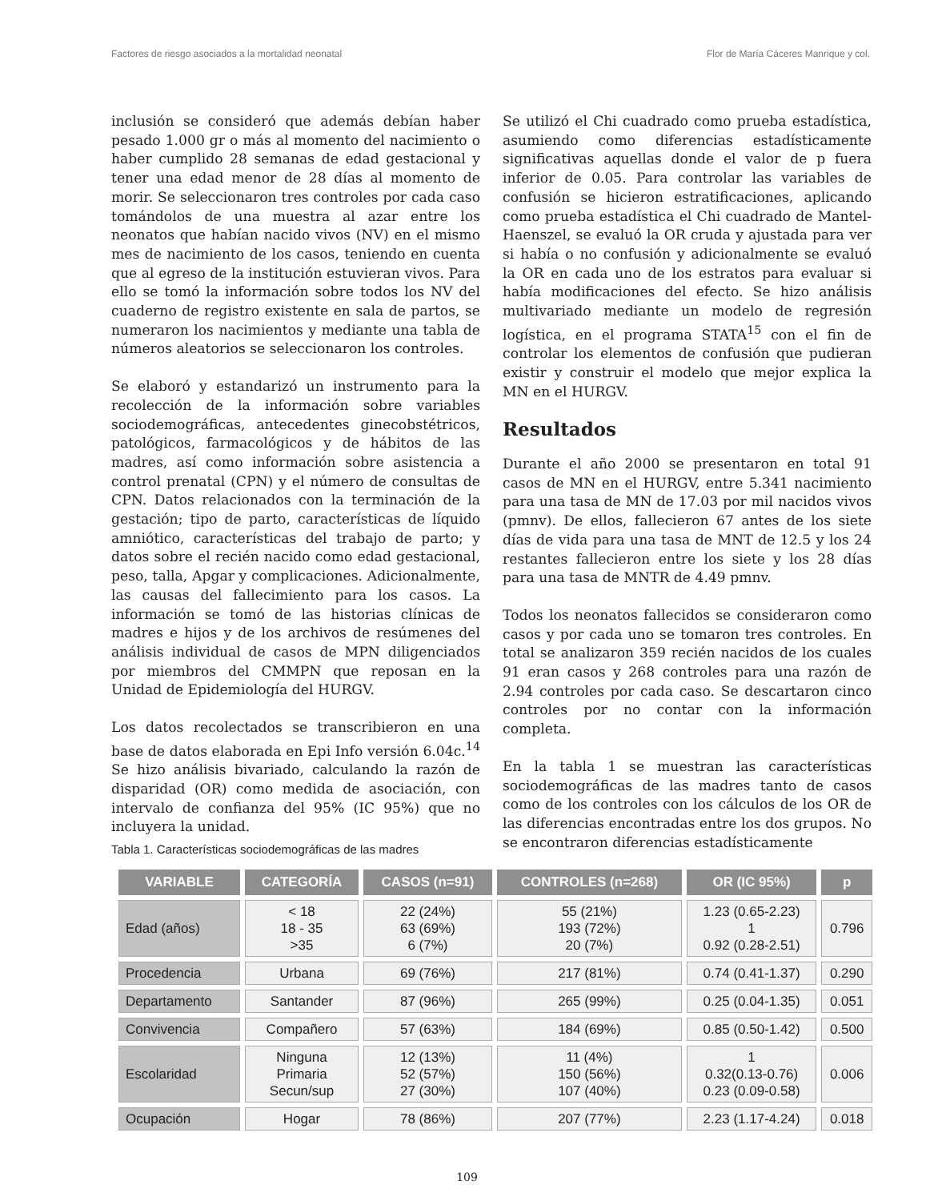Factores de riesgo asociados a la mortalidad neonatal Flor de María Cáceres Manrique y col.
inclusión se consideró que además debían haber pesado 1.000 gr o más al momento del nacimiento o haber cumplido 28 semanas de edad gestacional y tener una edad menor de 28 días al momento de morir. Se seleccionaron tres controles por cada caso tomándolos de una muestra al azar entre los neonatos que habían nacido vivos (NV) en el mismo mes de nacimiento de los casos, teniendo en cuenta que al egreso de la institución estuvieran vivos. Para ello se tomó la información sobre todos los NV del cuaderno de registro existente en sala de partos, se numeraron los nacimientos y mediante una tabla de números aleatorios se seleccionaron los controles.
Se elaboró y estandarizó un instrumento para la recolección de la información sobre variables sociodemográficas, antecedentes ginecobstétricos, patológicos, farmacológicos y de hábitos de las madres, así como información sobre asistencia a control prenatal (CPN) y el número de consultas de CPN. Datos relacionados con la terminación de la gestación; tipo de parto, características de líquido amniótico, características del trabajo de parto; y datos sobre el recién nacido como edad gestacional, peso, talla, Apgar y complicaciones. Adicionalmente, las causas del fallecimiento para los casos. La información se tomó de las historias clínicas de madres e hijos y de los archivos de resúmenes del análisis individual de casos de MPN diligenciados por miembros del CMMPN que reposan en la Unidad de Epidemiología del HURGV.
Los datos recolectados se transcribieron en una base de datos elaborada en Epi Info versión 6.04c.<sup>14</sup> Se hizo análisis bivariado, calculando la razón de disparidad (OR) como medida de asociación, con intervalo de confianza del 95% (IC 95%) que no incluyera la unidad.
Se utilizó el Chi cuadrado como prueba estadística, asumiendo como diferencias estadísticamente significativas aquellas donde el valor de p fuera inferior de 0.05. Para controlar las variables de confusión se hicieron estratificaciones, aplicando como prueba estadística el Chi cuadrado de Mantel-Haenszel, se evaluó la OR cruda y ajustada para ver si había o no confusión y adicionalmente se evaluó la OR en cada uno de los estratos para evaluar si había modificaciones del efecto. Se hizo análisis multivariado mediante un modelo de regresión logística, en el programa STATA<sup>15</sup> con el fin de controlar los elementos de confusión que pudieran existir y construir el modelo que mejor explica la MN en el HURGV.
Resultados
Durante el año 2000 se presentaron en total 91 casos de MN en el HURGV, entre 5.341 nacimiento para una tasa de MN de 17.03 por mil nacidos vivos (pmnv). De ellos, fallecieron 67 antes de los siete días de vida para una tasa de MNT de 12.5 y los 24 restantes fallecieron entre los siete y los 28 días para una tasa de MNTR de 4.49 pmnv.
Todos los neonatos fallecidos se consideraron como casos y por cada uno se tomaron tres controles. En total se analizaron 359 recién nacidos de los cuales 91 eran casos y 268 controles para una razón de 2.94 controles por cada caso. Se descartaron cinco controles por no contar con la información completa.
En la tabla 1 se muestran las características sociodemográficas de las madres tanto de casos como de los controles con los cálculos de los OR de las diferencias encontradas entre los dos grupos. No se encontraron diferencias estadísticamente
Tabla 1. Características sociodemográficas de las madres
| VARIABLE | CATEGORÍA | CASOS (n=91) | CONTROLES (n=268) | OR (IC 95%) | p |
| --- | --- | --- | --- | --- | --- |
| Edad (años) | < 18 18 - 35 >35 | 22 (24%) 63 (69%) 6 (7%) | 55 (21%) 193 (72%) 20 (7%) | 1.23 (0.65-2.23) 1 0.92 (0.28-2.51) | 0.796 |
| Procedencia | Urbana | 69 (76%) | 217 (81%) | 0.74 (0.41-1.37) | 0.290 |
| Departamento | Santander | 87 (96%) | 265 (99%) | 0.25 (0.04-1.35) | 0.051 |
| Convivencia | Compañero | 57 (63%) | 184 (69%) | 0.85 (0.50-1.42) | 0.500 |
| Escolaridad | Ninguna Primaria Secun/sup | 12 (13%) 52 (57%) 27 (30%) | 11 (4%) 150 (56%) 107 (40%) | 1 0.32(0.13-0.76) 0.23 (0.09-0.58) | 0.006 |
| Ocupación | Hogar | 78 (86%) | 207 (77%) | 2.23 (1.17-4.24) | 0.018 |
109